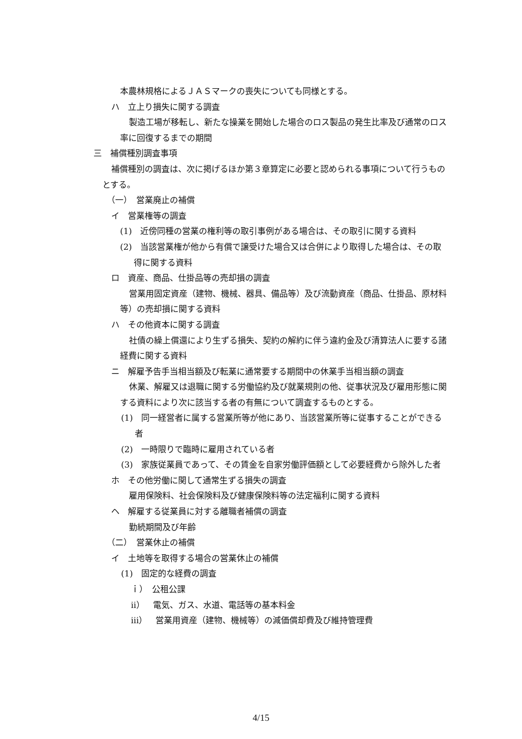本農林規格によるＪＡＳマークの喪失についても同様とする。
ハ　立上り損失に関する調査
製造工場が移転し、新たな操業を開始した場合のロス製品の発生比率及び通常のロス率に回復するまでの期間
三　補償種別調査事項
補償種別の調査は、次に掲げるほか第３章算定に必要と認められる事項について行うものとする。
（一）　営業廃止の補償
イ　営業権等の調査
(1)　近傍同種の営業の権利等の取引事例がある場合は、その取引に関する資料
(2)　当該営業権が他から有償で譲受けた場合又は合併により取得した場合は、その取得に関する資料
ロ　資産、商品、仕掛品等の売却損の調査
営業用固定資産（建物、機械、器具、備品等）及び流動資産（商品、仕掛品、原材料等）の売却損に関する資料
ハ　その他資本に関する調査
社債の繰上償還により生ずる損失、契約の解約に伴う違約金及び清算法人に要する諸経費に関する資料
ニ　解雇予告手当相当額及び転業に通常要する期間中の休業手当相当額の調査
休業、解雇又は退職に関する労働協約及び就業規則の他、従事状況及び雇用形態に関する資料により次に該当する者の有無について調査するものとする。
(1)　同一経営者に属する営業所等が他にあり、当該営業所等に従事することができる者
(2)　一時限りで臨時に雇用されている者
(3)　家族従業員であって、その賃金を自家労働評価額として必要経費から除外した者
ホ　その他労働に関して通常生ずる損失の調査
雇用保険料、社会保険料及び健康保険料等の法定福利に関する資料
ヘ　解雇する従業員に対する離職者補償の調査
勤続期間及び年齢
（二）　営業休止の補償
イ　土地等を取得する場合の営業休止の補償
(1)　固定的な経費の調査
ｉ）　公租公課
ⅱ）　電気、ガス、水道、電話等の基本料金
ⅲ）　営業用資産（建物、機械等）の減価償却費及び維持管理費
4/15